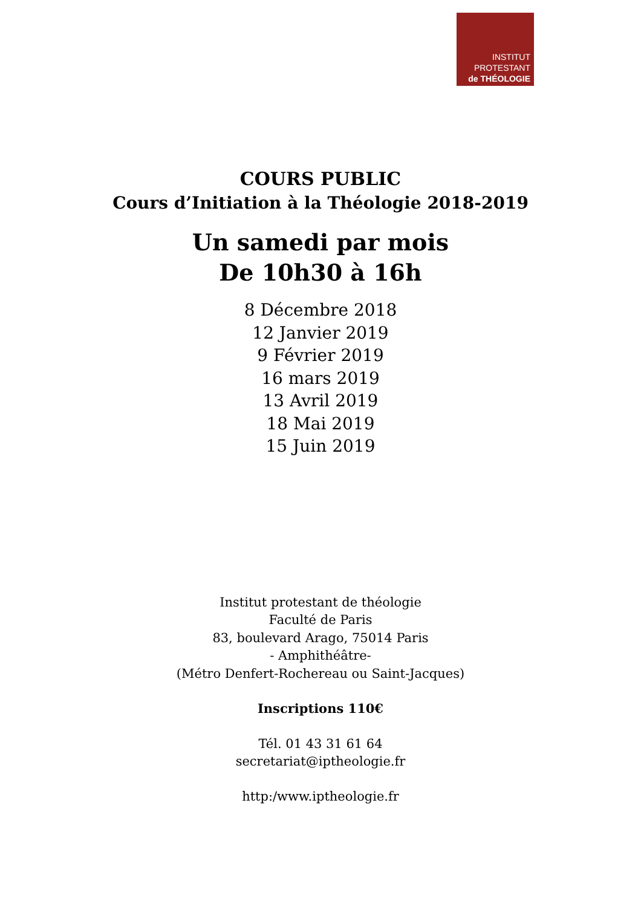INSTITUT
PROTESTANT
de THÉOLOGIE
COURS PUBLIC
Cours d’Initiation à la Théologie 2018-2019
Un samedi par mois
De 10h30 à 16h
8 Décembre 2018
12 Janvier 2019
9 Février 2019
16 mars 2019
13 Avril 2019
18 Mai 2019
15 Juin 2019
Institut protestant de théologie
Faculté de Paris
83, boulevard Arago, 75014 Paris
- Amphithéâtre-
(Métro Denfert-Rochereau ou Saint-Jacques)
Inscriptions 110€
Tél. 01 43 31 61 64
secretariat@iptheologie.fr
http:/www.iptheologie.fr